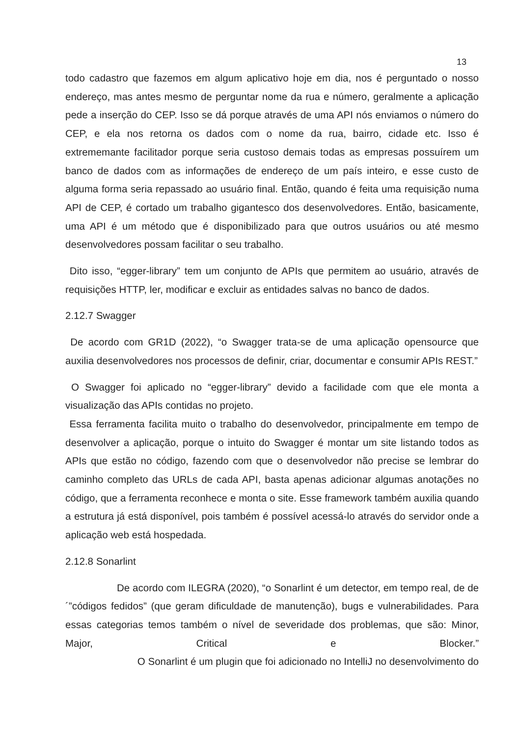13
todo cadastro que fazemos em algum aplicativo hoje em dia, nos é perguntado o nosso endereço, mas antes mesmo de perguntar nome da rua e número, geralmente a aplicação pede a inserção do CEP. Isso se dá porque através de uma API nós enviamos o número do CEP, e ela nos retorna os dados com o nome da rua, bairro, cidade etc. Isso é extrememante facilitador porque seria custoso demais todas as empresas possuírem um banco de dados com as informações de endereço de um país inteiro, e esse custo de alguma forma seria repassado ao usuário final. Então, quando é feita uma requisição numa API de CEP, é cortado um trabalho gigantesco dos desenvolvedores. Então, basicamente, uma API é um método que é disponibilizado para que outros usuários ou até mesmo desenvolvedores possam facilitar o seu trabalho.
Dito isso, “egger-library” tem um conjunto de APIs que permitem ao usuário, através de requisições HTTP, ler, modificar e excluir as entidades salvas no banco de dados.
2.12.7 Swagger
De acordo com GR1D (2022), “o Swagger trata-se de uma aplicação opensource que auxilia desenvolvedores nos processos de definir, criar, documentar e consumir APIs REST.”
O Swagger foi aplicado no “egger-library” devido a facilidade com que ele monta a visualização das APIs contidas no projeto.
Essa ferramenta facilita muito o trabalho do desenvolvedor, principalmente em tempo de desenvolver a aplicação, porque o intuito do Swagger é montar um site listando todos as APIs que estão no código, fazendo com que o desenvolvedor não precise se lembrar do caminho completo das URLs de cada API, basta apenas adicionar algumas anotações no código, que a ferramenta reconhece e monta o site. Esse framework também auxilia quando a estrutura já está disponível, pois também é possível acessá-lo através do servidor onde a aplicação web está hospedada.
2.12.8 Sonarlint
De acordo com ILEGRA (2020), “o Sonarlint é um detector, em tempo real, de de ´”códigos fedidos” (que geram dificuldade de manutenção), bugs e vulnerabilidades. Para essas categorias temos também o nível de severidade dos problemas, que são: Minor, Major, Critical e Blocker.”
O Sonarlint é um plugin que foi adicionado no IntelliJ no desenvolvimento do